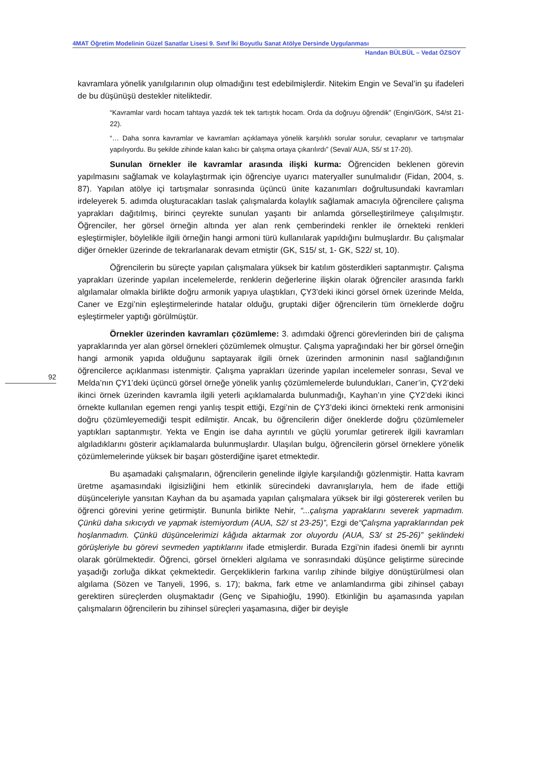4MAT Öğretim Modelinin Güzel Sanatlar Lisesi 9. Sınıf İki Boyutlu Sanat Atölye Dersinde Uygulanması
Handan BÜLBÜL – Vedat ÖZSOY
92
kavramlara yönelik yanılgılarının olup olmadığını test edebilmişlerdir. Nitekim Engin ve Seval’in şu ifadeleri de bu düşünüşü destekler niteliktedir.
“Kavramlar vardı hocam tahtaya yazdık tek tek tartıştık hocam. Orda da doğruyu öğrendik” (Engin/GörK, S4/st 21-22).
“… Daha sonra kavramlar ve kavramları açıklamaya yönelik karşılıklı sorular sorulur, cevaplanır ve tartışmalar yapılıyordu. Bu şekilde zihinde kalan kalıcı bir çalışma ortaya çıkarılırdı” (Seval/ AUA, S5/ st 17-20).
Sunulan örnekler ile kavramlar arasında ilişki kurma: Öğrenciden beklenen görevin yapılmasını sağlamak ve kolaylaştırmak için öğrenciye uyarıcı materyaller sunulmalıdır (Fidan, 2004, s. 87). Yapılan atölye içi tartışmalar sonrasında üçüncü ünite kazanımları doğrultusundaki kavramları irdeleyerek 5. adımda oluşturacakları taslak çalışmalarda kolaylık sağlamak amacıyla öğrencilere çalışma yaprakları dağıtılmış, birinci çeyrekte sunulan yaşantı bir anlamda görselleştirilmeye çalışılmıştır. Öğrenciler, her görsel örneğin altında yer alan renk çemberindeki renkler ile örnekteki renkleri eşleştirmişler, böylelikle ilgili örneğin hangi armoni türü kullanılarak yapıldığını bulmuşlardır. Bu çalışmalar diğer örnekler üzerinde de tekrarlanarak devam etmiştir (GK, S15/ st, 1- GK, S22/ st, 10).
Öğrencilerin bu süreçte yapılan çalışmalara yüksek bir katılım gösterdikleri saptanmıştır. Çalışma yaprakları üzerinde yapılan incelemelerde, renklerin değerlerine ilişkin olarak öğrenciler arasında farklı algılamalar olmakla birlikte doğru armonik yapıya ulaştıkları, ÇY3’deki ikinci görsel örnek üzerinde Melda, Caner ve Ezgi’nin eşleştirmelerinde hatalar olduğu, gruptaki diğer öğrencilerin tüm örneklerde doğru eşleştirmeler yaptığı görülmüştür.
Örnekler üzerinden kavramları çözümleme: 3. adımdaki öğrenci görevlerinden biri de çalışma yapraklarında yer alan görsel örnekleri çözümlemek olmuştur. Çalışma yaprağındaki her bir görsel örneğin hangi armonik yapıda olduğunu saptayarak ilgili örnek üzerinden armoninin nasıl sağlandığının öğrencilerce açıklanması istenmiştir. Çalışma yaprakları üzerinde yapılan incelemeler sonrası, Seval ve Melda’nın ÇY1’deki üçüncü görsel örneğe yönelik yanlış çözümlemelerde bulundukları, Caner’in, ÇY2’deki ikinci örnek üzerinden kavramla ilgili yeterli açıklamalarda bulunmadığı, Kayhan’ın yine ÇY2’deki ikinci örnekte kullanılan egemen rengi yanlış tespit ettiği, Ezgi’nin de ÇY3’deki ikinci örnekteki renk armonisini doğru çözümleyemediği tespit edilmiştir. Ancak, bu öğrencilerin diğer öneklerde doğru çözümlemeler yaptıkları saptanmıştır. Yekta ve Engin ise daha ayrıntılı ve güçlü yorumlar getirerek ilgili kavramları algıladıklarını gösterir açıklamalarda bulunmuşlardır. Ulaşılan bulgu, öğrencilerin görsel örneklere yönelik çözümlemelerinde yüksek bir başarı gösterdiğine işaret etmektedir.
Bu aşamadaki çalışmaların, öğrencilerin genelinde ilgiyle karşılandığı gözlenmiştir. Hatta kavram üretme aşamasındaki ilgisizliğini hem etkinlik sürecindeki davranışlarıyla, hem de ifade ettiği düşünceleriyle yansıtan Kayhan da bu aşamada yapılan çalışmalara yüksek bir ilgi göstererek verilen bu öğrenci görevini yerine getirmiştir. Bununla birlikte Nehir, “...çalışma yapraklarını severek yapmadım. Çünkü daha sıkıcıydı ve yapmak istemiyordum (AUA, S2/ st 23-25)”, Ezgi de“Çalışma yapraklarından pek hoşlanmadım. Çünkü düşüncelerimizi kâğıda aktarmak zor oluyordu (AUA, S3/ st 25-26)” şeklindeki görüşleriyle bu görevi sevmeden yaptıklarını ifade etmişlerdir. Burada Ezgi’nin ifadesi önemli bir ayrıntı olarak görülmektedir. Öğrenci, görsel örnekleri algılama ve sonrasındaki düşünce geliştirme sürecinde yaşadığı zorluğa dikkat çekmektedir. Gerçekliklerin farkına varılıp zihinde bilgiye dönüştürülmesi olan algılama (Sözen ve Tanyeli, 1996, s. 17); bakma, fark etme ve anlamlandırma gibi zihinsel çabayı gerektiren süreçlerden oluşmaktadır (Genç ve Sipahioğlu, 1990). Etkinliğin bu aşamasında yapılan çalışmaların öğrencilerin bu zihinsel süreçleri yaşamasına, diğer bir deyişle